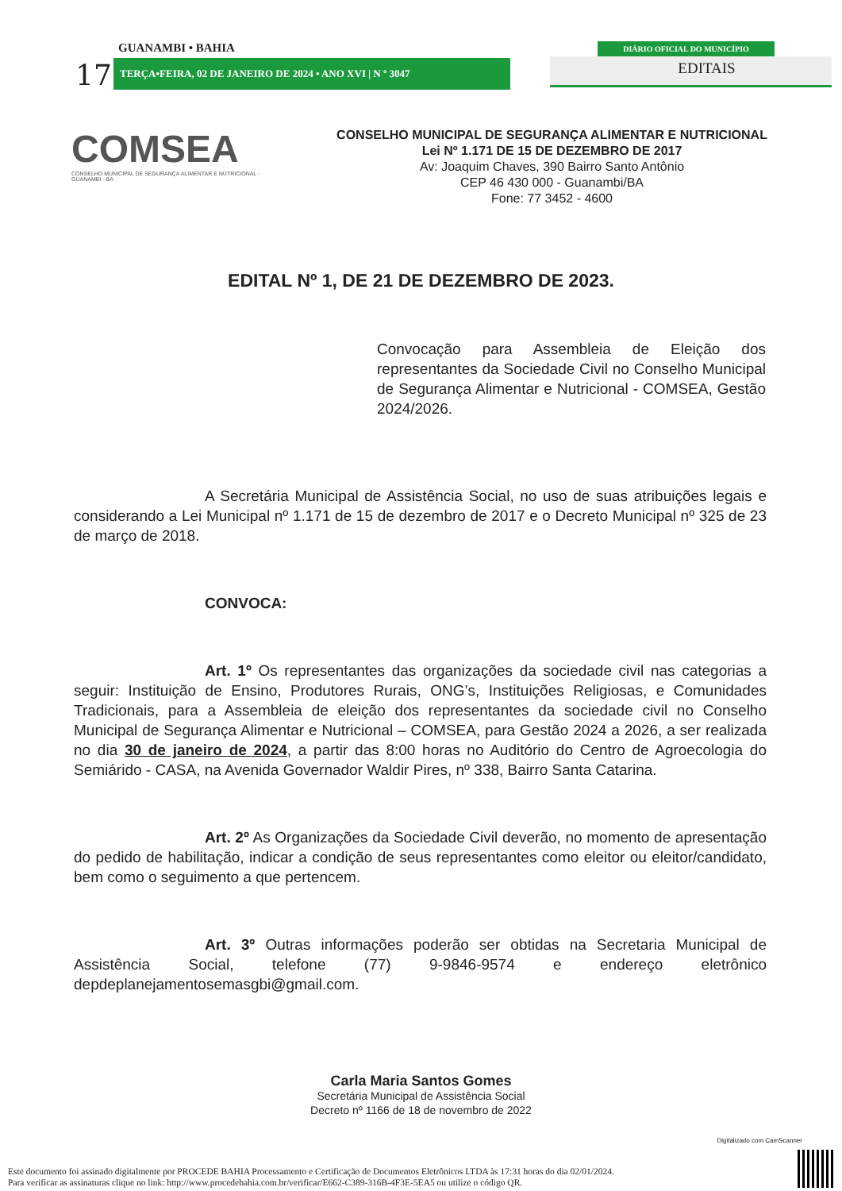17
GUANAMBI • BAHIA
TERÇA•FEIRA, 02 DE JANEIRO DE 2024 • ANO XVI | N º 3047
DIÁRIO OFICIAL DO MUNICÍPIO
EDITAIS
COMSEA
CONSELHO MUNICIPAL DE SEGURANÇA ALIMENTAR E NUTRICIONAL - GUANAMBI - BA
CONSELHO MUNICIPAL DE SEGURANÇA ALIMENTAR E NUTRICIONAL
Lei Nº 1.171 DE 15 DE DEZEMBRO DE 2017
Av: Joaquim Chaves, 390 Bairro Santo Antônio
CEP 46 430 000 - Guanambi/BA
Fone: 77 3452 - 4600
EDITAL Nº 1, DE 21 DE DEZEMBRO DE 2023.
Convocação para Assembleia de Eleição dos representantes da Sociedade Civil no Conselho Municipal de Segurança Alimentar e Nutricional - COMSEA, Gestão 2024/2026.
A Secretária Municipal de Assistência Social, no uso de suas atribuições legais e considerando a Lei Municipal nº 1.171 de 15 de dezembro de 2017 e o Decreto Municipal nº 325 de 23 de março de 2018.
CONVOCA:
Art. 1º Os representantes das organizações da sociedade civil nas categorias a seguir: Instituição de Ensino, Produtores Rurais, ONG’s, Instituições Religiosas, e Comunidades Tradicionais, para a Assembleia de eleição dos representantes da sociedade civil no Conselho Municipal de Segurança Alimentar e Nutricional – COMSEA, para Gestão 2024 a 2026, a ser realizada no dia 30 de janeiro de 2024, a partir das 8:00 horas no Auditório do Centro de Agroecologia do Semiárido - CASA, na Avenida Governador Waldir Pires, nº 338, Bairro Santa Catarina.
Art. 2º As Organizações da Sociedade Civil deverão, no momento de apresentação do pedido de habilitação, indicar a condição de seus representantes como eleitor ou eleitor/candidato, bem como o seguimento a que pertencem.
Art. 3º Outras informações poderão ser obtidas na Secretaria Municipal de Assistência Social, telefone (77) 9-9846-9574 e endereço eletrônico depdeplanejamentosemasgbi@gmail.com.
Carla Maria Santos Gomes
Secretária Municipal de Assistência Social
Decreto nº 1166 de 18 de novembro de 2022
Digitalizado com CamScanner
Este documento foi assinado digitalmente por PROCEDE BAHIA Processamento e Certificação de Documentos Eletrônicos LTDA às 17:31 horas do dia 02/01/2024.
Para verificar as assinaturas clique no link: http://www.procedebahia.com.br/verificar/E662-C389-316B-4F3E-5EA5 ou utilize o código QR.